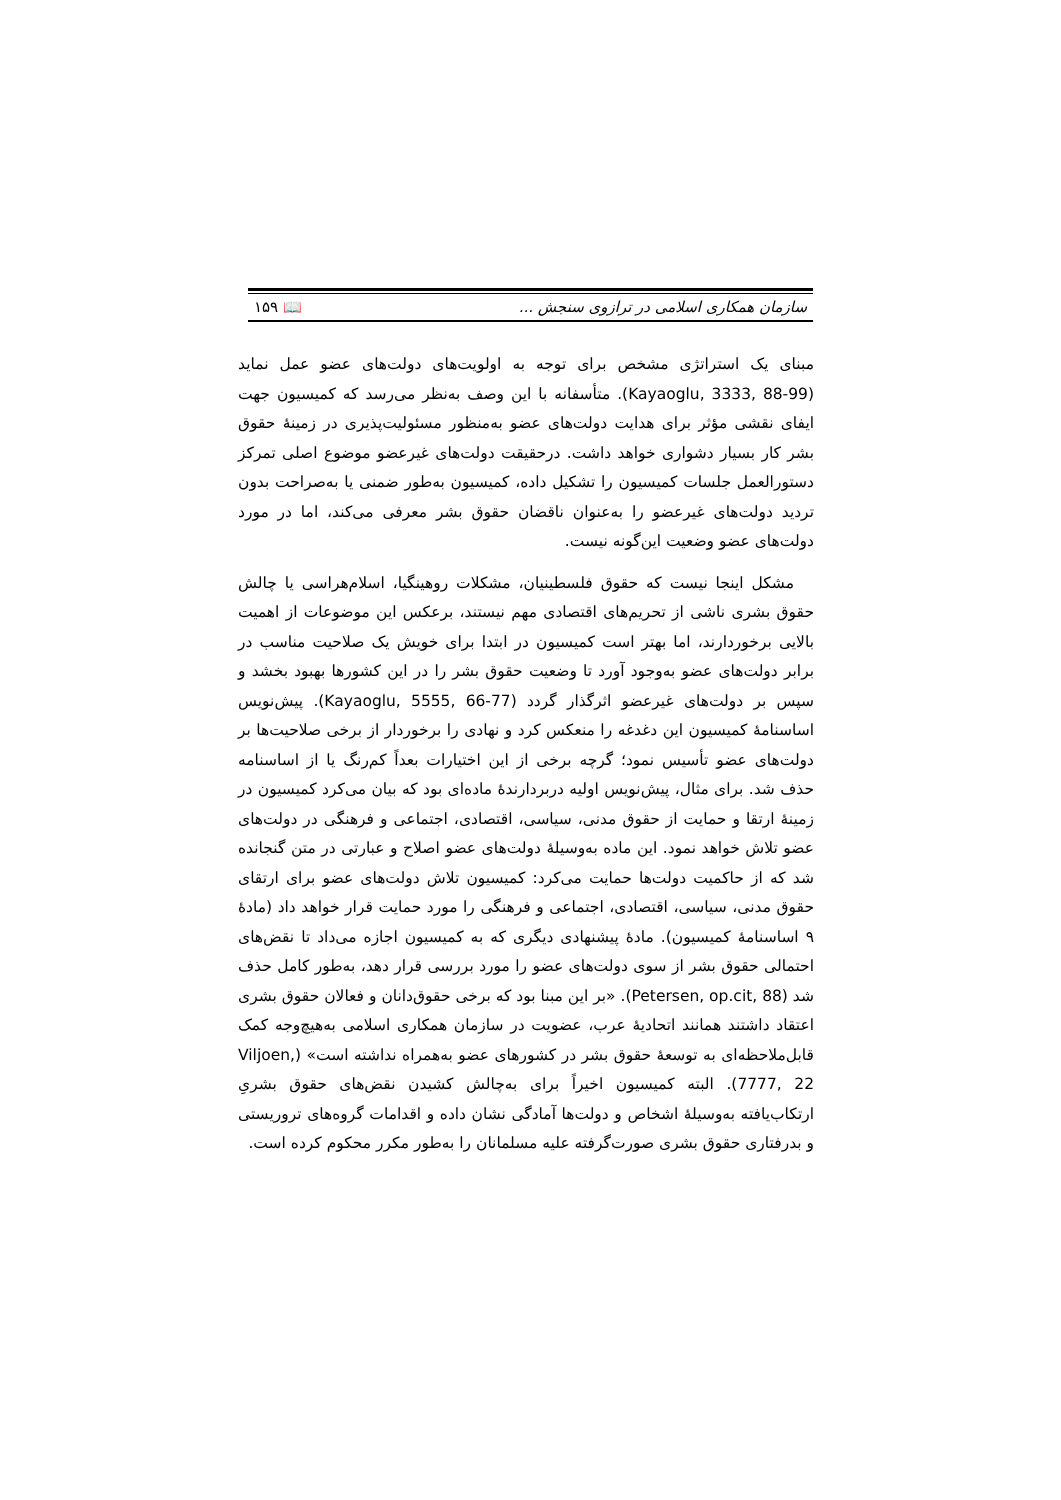سازمان همکاری اسلامی در ترازوی سنجش ... 📖 ۱۵۹
مبنای یک استراتژی مشخص برای توجه به اولویت‌های دولت‌های عضو عمل نماید (Kayaoglu, 3333, 88-99). متأسفانه با این وصف به‌نظر می‌رسد که کمیسیون جهت ایفای نقشی مؤثر برای هدایت دولت‌های عضو به‌منظور مسئولیت‌پذیری در زمینهٔ حقوق بشر کار بسیار دشواری خواهد داشت. درحقیقت دولت‌های غیرعضو موضوع اصلی تمرکز دستورالعمل جلسات کمیسیون را تشکیل داده، کمیسیون به‌طور ضمنی یا به‌صراحت بدون تردید دولت‌های غیرعضو را به‌عنوان ناقضان حقوق بشر معرفی می‌کند، اما در مورد دولت‌های عضو وضعیت این‌گونه نیست.
مشکل اینجا نیست که حقوق فلسطینیان، مشکلات روهینگیا، اسلام‌هراسی یا چالش حقوق بشری ناشی از تحریم‌های اقتصادی مهم نیستند، برعکس این موضوعات از اهمیت بالایی برخوردارند، اما بهتر است کمیسیون در ابتدا برای خویش یک صلاحیت مناسب در برابر دولت‌های عضو به‌وجود آورد تا وضعیت حقوق بشر را در این کشورها بهبود بخشد و سپس بر دولت‌های غیرعضو اثرگذار گردد (Kayaoglu, 5555, 66-77). پیش‌نویس اساسنامهٔ کمیسیون این دغدغه را منعکس کرد و نهادی را برخوردار از برخی صلاحیت‌ها بر دولت‌های عضو تأسیس نمود؛ گرچه برخی از این اختیارات بعداً کم‌رنگ یا از اساسنامه حذف شد. برای مثال، پیش‌نویس اولیه دربردارندهٔ ماده‌ای بود که بیان می‌کرد کمیسیون در زمینهٔ ارتقا و حمایت از حقوق مدنی، سیاسی، اقتصادی، اجتماعی و فرهنگی در دولت‌های عضو تلاش خواهد نمود. این ماده به‌وسیلهٔ دولت‌های عضو اصلاح و عبارتی در متن گنجانده شد که از حاکمیت دولت‌ها حمایت می‌کرد: کمیسیون تلاش دولت‌های عضو برای ارتقای حقوق مدنی، سیاسی، اقتصادی، اجتماعی و فرهنگی را مورد حمایت قرار خواهد داد (مادهٔ ۹ اساسنامهٔ کمیسیون). مادهٔ پیشنهادی دیگری که به کمیسیون اجازه می‌داد تا نقض‌های احتمالی حقوق بشر از سوی دولت‌های عضو را مورد بررسی قرار دهد، به‌طور کامل حذف شد (Petersen, op.cit, 88). «بر این مبنا بود که برخی حقوق‌دانان و فعالان حقوق بشری اعتقاد داشتند همانند اتحادیهٔ عرب، عضویت در سازمان همکاری اسلامی به‌هیچ‌وجه کمک قابل‌ملاحظه‌ای به توسعهٔ حقوق بشر در کشورهای عضو به‌همراه نداشته است» (Viljoen, 7777, 22). البته کمیسیون اخیراً برای به‌چالش کشیدن نقض‌های حقوق بشریِ ارتکاب‌یافته به‌وسیلهٔ اشخاص و دولت‌ها آمادگی نشان داده و اقدامات گروه‌های تروریستی و بدرفتاری حقوق بشری صورت‌گرفته علیه مسلمانان را به‌طور مکرر محکوم کرده است.